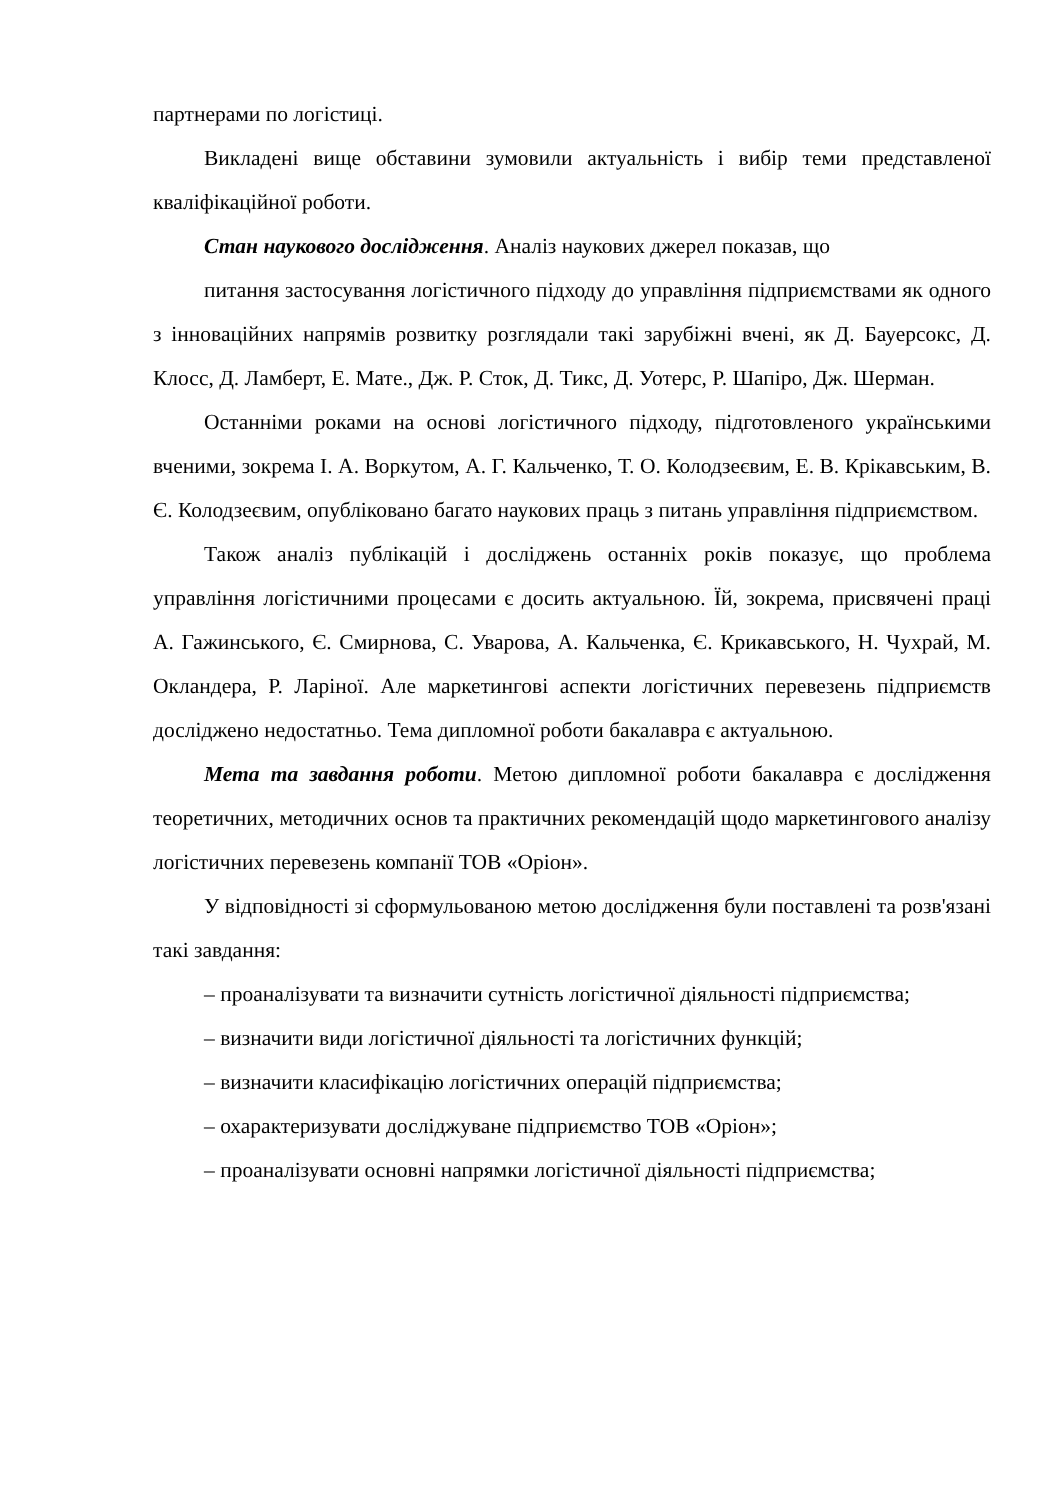партнерами по логістиці.
Викладені вище обставини зумовили актуальність і вибір теми представленої кваліфікаційної роботи.
Стан наукового дослідження. Аналіз наукових джерел показав, що
питання застосування логістичного підходу до управління підприємствами як одного з інноваційних напрямів розвитку розглядали такі зарубіжні вчені, як Д. Бауерсокс, Д. Клосс, Д. Ламберт, Е. Мате., Дж. Р. Сток, Д. Тикс, Д. Уотерс, Р. Шапіро, Дж. Шерман.
Останніми роками на основі логістичного підходу, підготовленого українськими вченими, зокрема І. А. Воркутом, А. Г. Кальченко, Т. О. Колодзеєвим, Е. В. Крікавським, В. Є. Колодзеєвим, опубліковано багато наукових праць з питань управління підприємством.
Також аналіз публікацій і досліджень останніх років показує, що проблема управління логістичними процесами є досить актуальною. Їй, зокрема, присвячені праці А. Гажинського, Є. Смирнова, С. Уварова, А. Кальченка, Є. Крикавського, Н. Чухрай, М. Окландера, Р. Ларіної. Але маркетингові аспекти логістичних перевезень підприємств досліджено недостатньо. Тема дипломної роботи бакалавра є актуальною.
Мета та завдання роботи. Метою дипломної роботи бакалавра є дослідження теоретичних, методичних основ та практичних рекомендацій щодо маркетингового аналізу логістичних перевезень компанії ТОВ «Оріон».
У відповідності зі сформульованою метою дослідження були поставлені та розв'язані такі завдання:
– проаналізувати та визначити сутність логістичної діяльності підприємства;
– визначити види логістичної діяльності та логістичних функцій;
– визначити класифікацію логістичних операцій підприємства;
– охарактеризувати досліджуване підприємство ТОВ «Оріон»;
– проаналізувати основні напрямки логістичної діяльності підприємства;